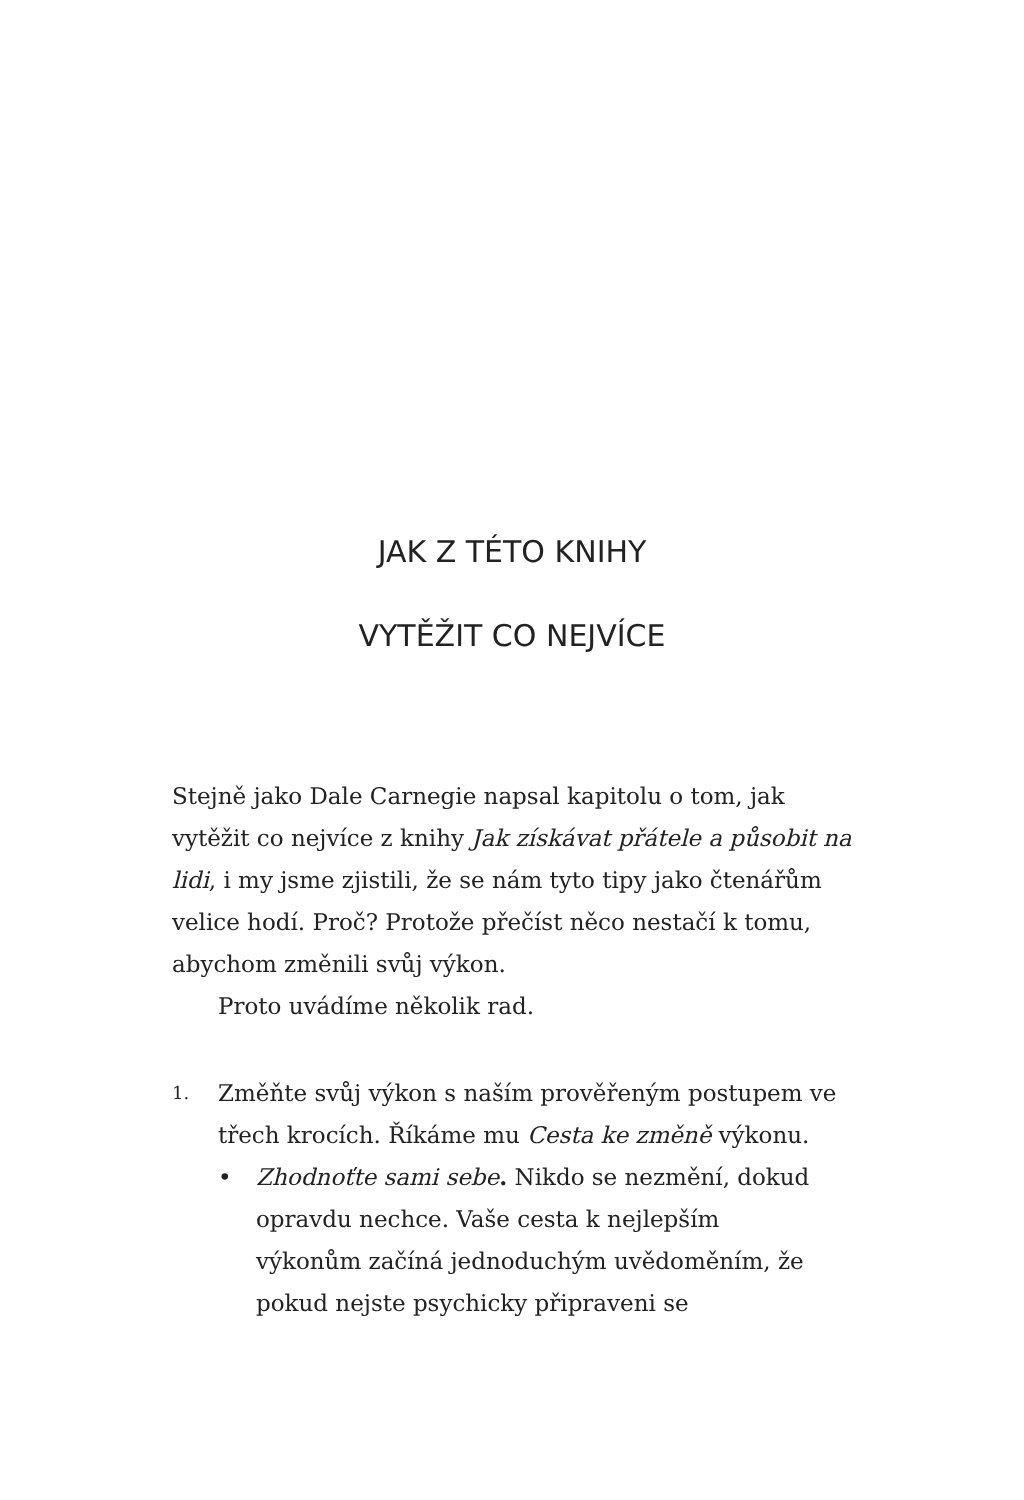JAK Z TÉTO KNIHY
VYTĚŽIT CO NEJVÍCE
Stejně jako Dale Carnegie napsal kapitolu o tom, jak vytěžit co nejvíce z knihy Jak získávat přátele a působit na lidi, i my jsme zjistili, že se nám tyto tipy jako čtenářům velice hodí. Proč? Protože přečíst něco nestačí k tomu, abychom změnili svůj výkon.
Proto uvádíme několik rad.
1.
Změňte svůj výkon s naším prověřeným postupem ve třech krocích. Říkáme mu Cesta ke změně výkonu.
• Zhodnoťte sami sebe. Nikdo se nezmění, dokud opravdu nechce. Vaše cesta k nejlepším výkonům začíná jednoduchým uvědoměním, že pokud nejste psychicky připraveni se